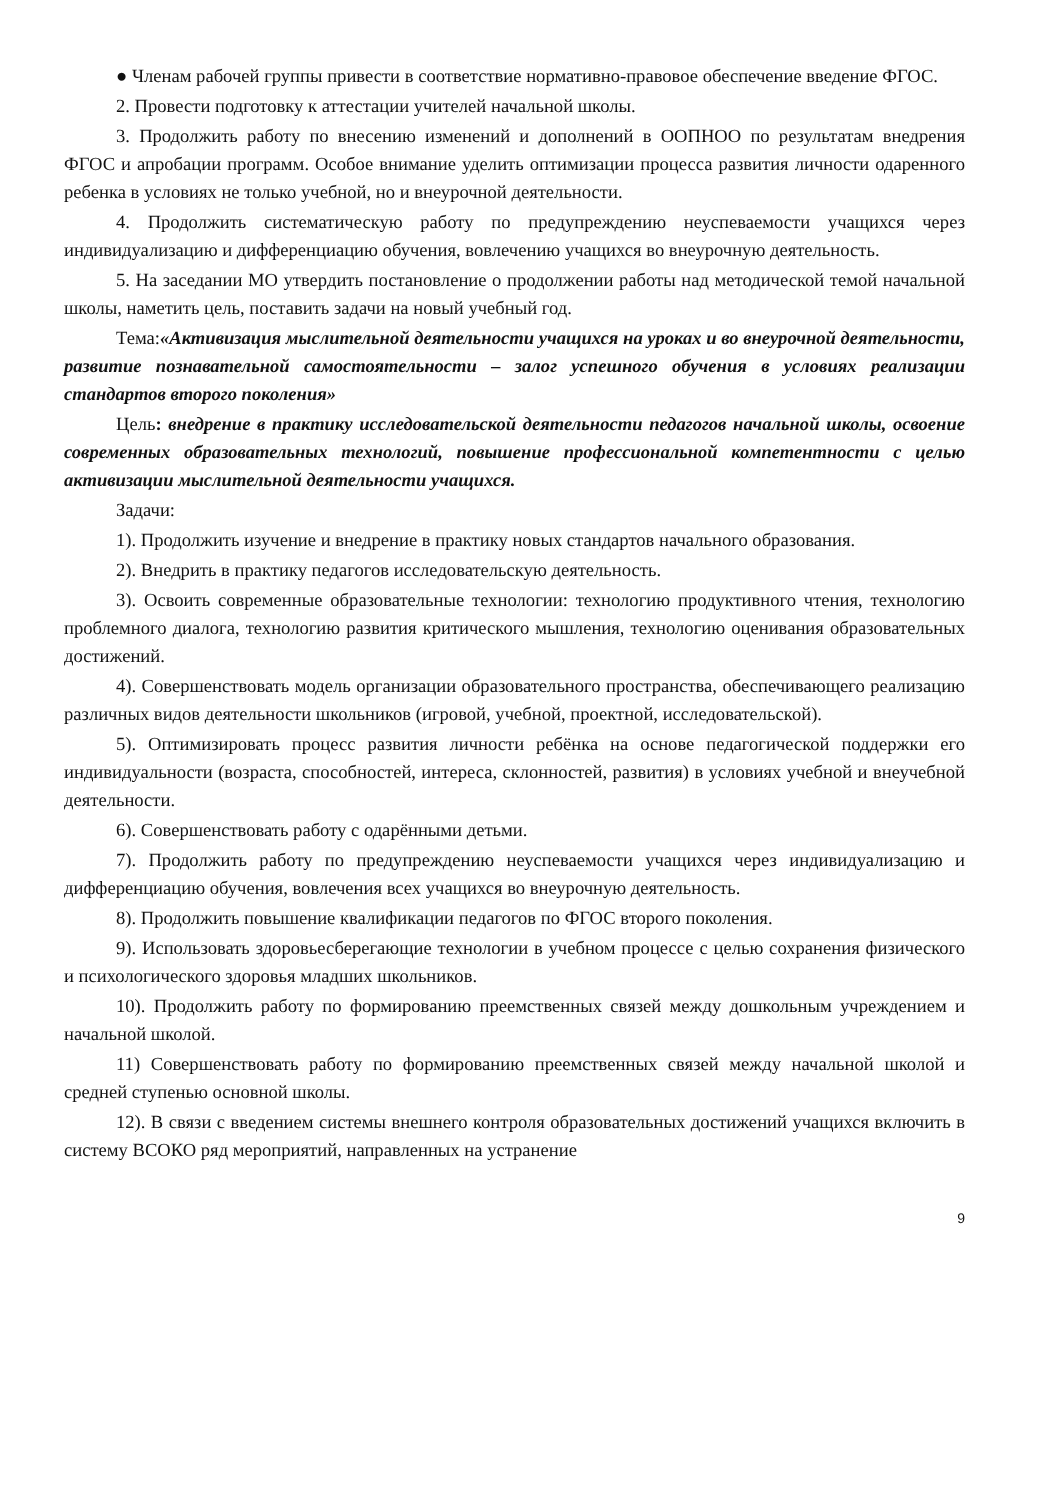● Членам рабочей группы привести в соответствие нормативно-правовое обеспечение введение ФГОС.
2. Провести подготовку к аттестации учителей начальной школы.
3. Продолжить работу по внесению изменений и дополнений в ООПНОО по результатам внедрения ФГОС и апробации программ. Особое внимание уделить оптимизации процесса развития личности одаренного ребенка в условиях не только учебной, но и внеурочной деятельности.
4. Продолжить систематическую работу по предупреждению неуспеваемости учащихся через индивидуализацию и дифференциацию обучения, вовлечению учащихся во внеурочную деятельность.
5. На заседании МО утвердить постановление о продолжении работы над методической темой начальной школы, наметить цель, поставить задачи на новый учебный год.
Тема:«Активизация мыслительной деятельности учащихся на уроках и во внеурочной деятельности, развитие познавательной самостоятельности – залог успешного обучения в условиях реализации стандартов второго поколения»
Цель: внедрение в практику исследовательской деятельности педагогов начальной школы, освоение современных образовательных технологий, повышение профессиональной компетентности с целью активизации мыслительной деятельности учащихся.
Задачи:
1). Продолжить изучение и внедрение в практику новых стандартов начального образования.
2). Внедрить в практику педагогов исследовательскую деятельность.
3). Освоить современные образовательные технологии: технологию продуктивного чтения, технологию проблемного диалога, технологию развития критического мышления, технологию оценивания образовательных достижений.
4). Совершенствовать модель организации образовательного пространства, обеспечивающего реализацию различных видов деятельности школьников (игровой, учебной, проектной, исследовательской).
5). Оптимизировать процесс развития личности ребёнка на основе педагогической поддержки его индивидуальности (возраста, способностей, интереса, склонностей, развития) в условиях учебной и внеучебной деятельности.
6). Совершенствовать работу с одарёнными детьми.
7). Продолжить работу по предупреждению неуспеваемости учащихся через индивидуализацию и дифференциацию обучения, вовлечения всех учащихся во внеурочную деятельность.
8). Продолжить повышение квалификации педагогов по ФГОС второго поколения.
9). Использовать здоровьесберегающие технологии в учебном процессе с целью сохранения физического и психологического здоровья младших школьников.
10). Продолжить работу по формированию преемственных связей между дошкольным учреждением и начальной школой.
11) Совершенствовать работу по формированию преемственных связей между начальной школой и средней ступенью основной школы.
12). В связи с введением системы внешнего контроля образовательных достижений учащихся включить в систему ВСОКО ряд мероприятий, направленных на устранение
9